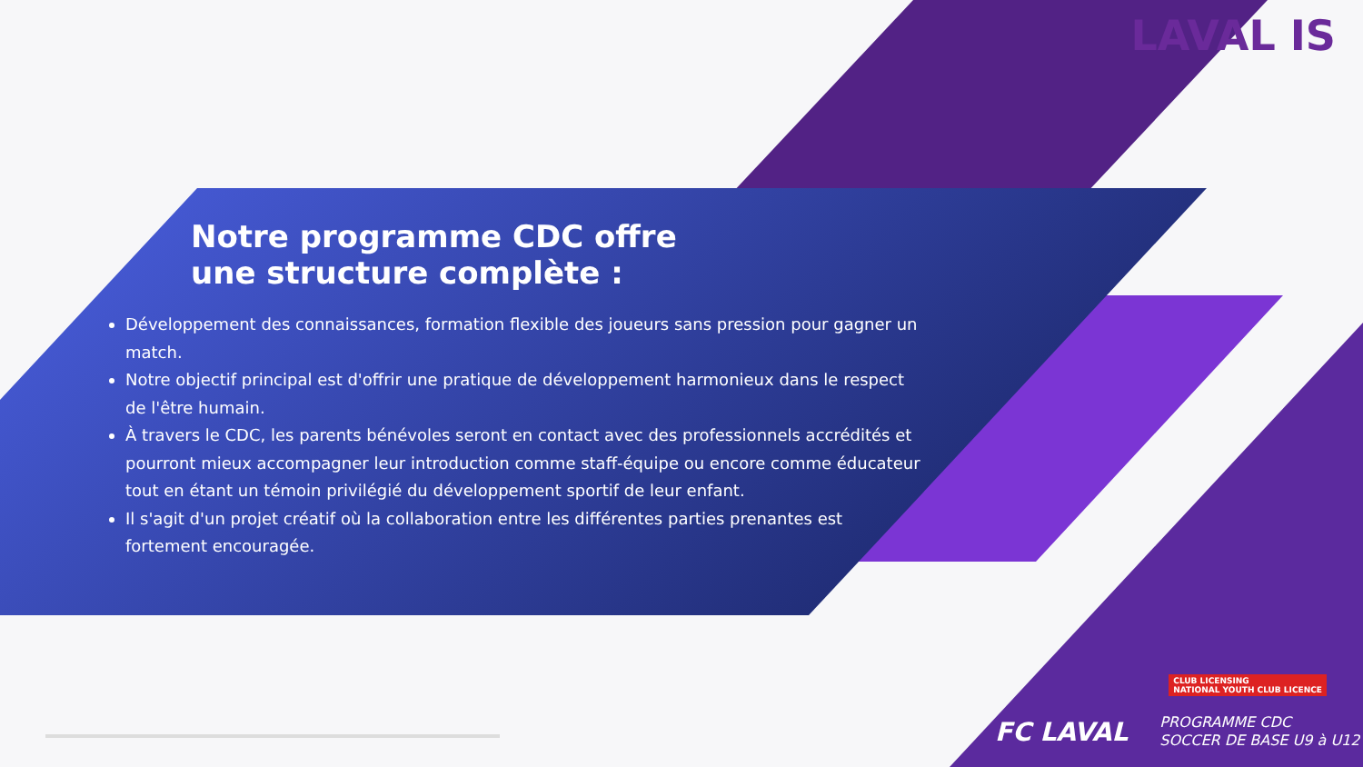LAVAL IS
Notre programme CDC offre
une structure complète :
Développement des connaissances, formation flexible des joueurs sans pression pour gagner un match.
Notre objectif principal est d'offrir une pratique de développement harmonieux dans le respect de l'être humain.
À travers le CDC, les parents bénévoles seront en contact avec des professionnels accrédités et pourront mieux accompagner leur introduction comme staff-équipe ou encore comme éducateur tout en étant un témoin privilégié du développement sportif de leur enfant.
Il s'agit d'un projet créatif où la collaboration entre les différentes parties prenantes est fortement encouragée.
CLUB LICENSING
NATIONAL YOUTH CLUB LICENCE
FC LAVAL
PROGRAMME CDC
SOCCER DE BASE U9 à U12